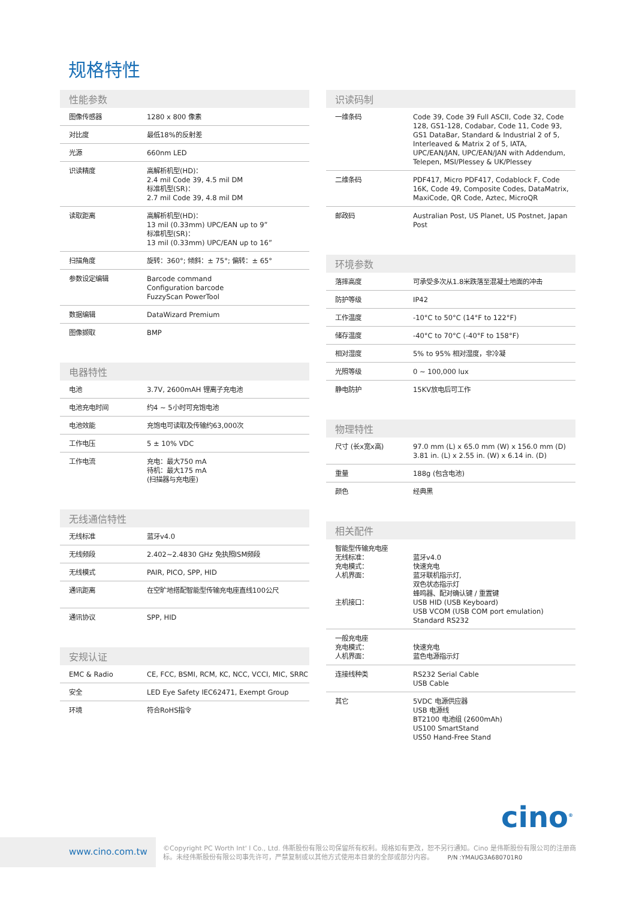规格特性
性能参数
| 图像传感器 | 1280 x 800 像素 |
| 对比度 | 最低18%的反射差 |
| 光源 | 660nm LED |
| 识读精度 | 高解析机型(HD)： 2.4 mil Code 39, 4.5 mil DM 标准机型(SR)： 2.7 mil Code 39, 4.8 mil DM |
| 读取距离 | 高解析机型(HD)： 13 mil (0.33mm) UPC/EAN up to 9” 标准机型(SR)： 13 mil (0.33mm) UPC/EAN up to 16” |
| 扫描角度 | 旋转：360°; 倾斜：± 75°; 偏转：± 65° |
| 参数设定编辑 | Barcode command Configuration barcode FuzzyScan PowerTool |
| 数据编辑 | DataWizard Premium |
| 图像撷取 | BMP |
电器特性
| 电池 | 3.7V, 2600mAH 锂离子充电池 |
| 电池充电时间 | 约4 ~ 5小时可充饱电池 |
| 电池效能 | 充饱电可读取及传输约63,000次 |
| 工作电压 | 5 ± 10% VDC |
| 工作电流 | 充电：最大750 mA 待机：最大175 mA (扫描器与充电座) |
无线通信特性
| 无线标准 | 蓝牙v4.0 |
| 无线频段 | 2.402~2.4830 GHz 免执照ISM频段 |
| 无线模式 | PAIR, PICO, SPP, HID |
| 通讯距离 | 在空旷地搭配智能型传输充电座直线100公尺 |
| 通讯协议 | SPP, HID |
安规认证
| EMC & Radio | CE, FCC, BSMI, RCM, KC, NCC, VCCI, MIC, SRRC |
| 安全 | LED Eye Safety IEC62471, Exempt Group |
| 环境 | 符合RoHS指令 |
识读码制
| 一维条码 | Code 39, Code 39 Full ASCII, Code 32, Code 128, GS1-128, Codabar, Code 11, Code 93, GS1 DataBar, Standard & Industrial 2 of 5, Interleaved & Matrix 2 of 5, IATA, UPC/EAN/JAN, UPC/EAN/JAN with Addendum, Telepen, MSI/Plessey & UK/Plessey |
| 二维条码 | PDF417, Micro PDF417, Codablock F, Code 16K, Code 49, Composite Codes, DataMatrix, MaxiCode, QR Code, Aztec, MicroQR |
| 邮政码 | Australian Post, US Planet, US Postnet, Japan Post |
环境参数
| 落摔高度 | 可承受多次从1.8米跌落至混凝土地面的冲击 |
| 防护等级 | IP42 |
| 工作温度 | -10°C to 50°C (14°F to 122°F) |
| 储存温度 | -40°C to 70°C (-40°F to 158°F) |
| 相对湿度 | 5% to 95% 相对湿度，非冷凝 |
| 光照等级 | 0 ~ 100,000 lux |
| 静电防护 | 15KV放电后可工作 |
物理特性
| 尺寸 (长x宽x高) | 97.0 mm (L) x 65.0 mm (W) x 156.0 mm (D) 3.81 in. (L) x 2.55 in. (W) x 6.14 in. (D) |
| 重量 | 188g (包含电池) |
| 颜色 | 经典黑 |
相关配件
| 智能型传输充电座 无线标准： 充电模式： 人机界面： 主机接口： | 蓝牙v4.0 快速充电 蓝牙联机指示灯, 双色状态指示灯 蜂鸣器、配对确认键 / 重置键 USB HID (USB Keyboard) USB VCOM (USB COM port emulation) Standard RS232 |
| 一般充电座 充电模式： 人机界面： | 快速充电 蓝色电源指示灯 |
| 连接线种类 | RS232 Serial Cable USB Cable |
| 其它 | 5VDC 电源供应器 USB 电源线 BT2100 电池组 (2600mAh) US100 SmartStand US50 Hand-Free Stand |
cino<sup>®</sup>
www.cino.com.tw
©Copyright PC Worth Int' l Co., Ltd. 伟斯股份有限公司保留所有权利。规格如有更改，恕不另行通知。Cino 是伟斯股份有限公司的注册商标。未经伟斯股份有限公司事先许可，严禁复制或以其他方式使用本目录的全部或部分内容。 P/N :YMAUG3A680701R0